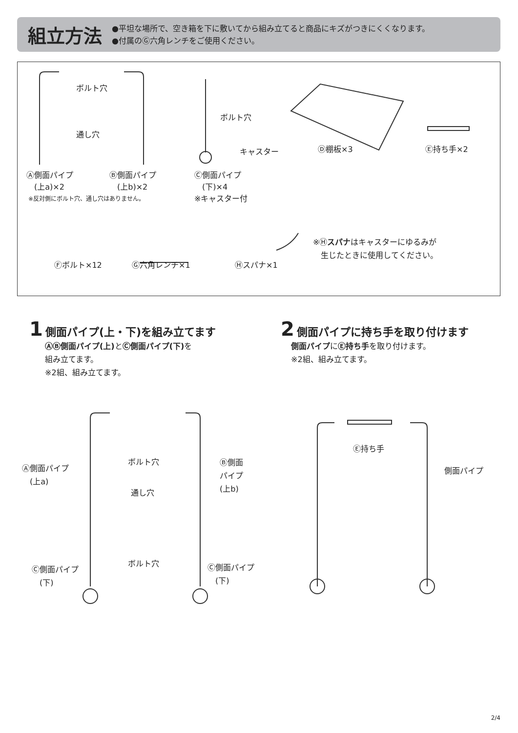組立方法
●平坦な場所で、空き箱を下に敷いてから組み立てると商品にキズがつきにくくなります。
●付属のⒼ六角レンチをご使用ください。
ボルト穴
通し穴
ボルト穴
キャスター Ⓓ棚板×3 Ⓔ持ち手×2
Ⓐ側面パイプ
　(上a)×2
Ⓑ側面パイプ
　(上b)×2
※反対側にボルト穴、通し穴はありません。
Ⓒ側面パイプ
　(下)×4
※キャスター付
Ⓕボルト×12 Ⓖ六角レンチ×1 Ⓗスパナ×1
※Ⓗスパナはキャスターにゆるみが
　生じたときに使用してください。
1 側面パイプ(上・下)を組み立てます
　　ⒶⒷ側面パイプ(上) とⒸ側面パイプ(下) を
　　組み立てます。
　　※2組、組み立てます。
2 側面パイプに持ち手を取り付けます
　 側面パイプにⒺ持ち手を取り付けます。
　 ※2組、組み立てます。
Ⓐ側面パイプ
　(上a)
ボルト穴
通し穴
Ⓑ側面
パイプ
(上b)
Ⓒ側面パイプ
　(下)
ボルト穴
Ⓒ側面パイプ
　(下)
Ⓔ持ち手
側面パイプ
2/4